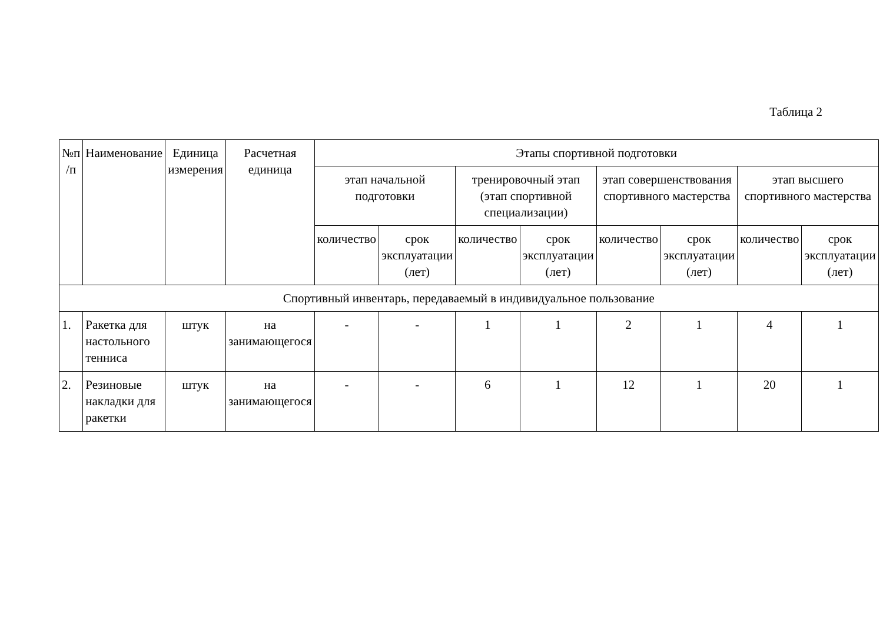Таблица 2
| №п /п | Наименование | Единица измерения | Расчетная единица | Этапы спортивной подготовки | | | | | | | |
| --- | --- | --- | --- | --- | --- | --- | --- | --- | --- | --- | --- |
| | | | | этап начальной подготовки | | тренировочный этап (этап спортивной специализации) | | этап совершенствования спортивного мастерства | | этап высшего спортивного мастерства | |
| | | | | количество | срок эксплуатации (лет) | количество | срок эксплуатации (лет) | количество | срок эксплуатации (лет) | количество | срок эксплуатации (лет) |
| Спортивный инвентарь, передаваемый в индивидуальное пользование | | | | | | | | | | | |
| 1. | Ракетка для настольного тенниса | штук | на занимающегося | - | - | 1 | 1 | 2 | 1 | 4 | 1 |
| 2. | Резиновые накладки для ракетки | штук | на занимающегося | - | - | 6 | 1 | 12 | 1 | 20 | 1 |